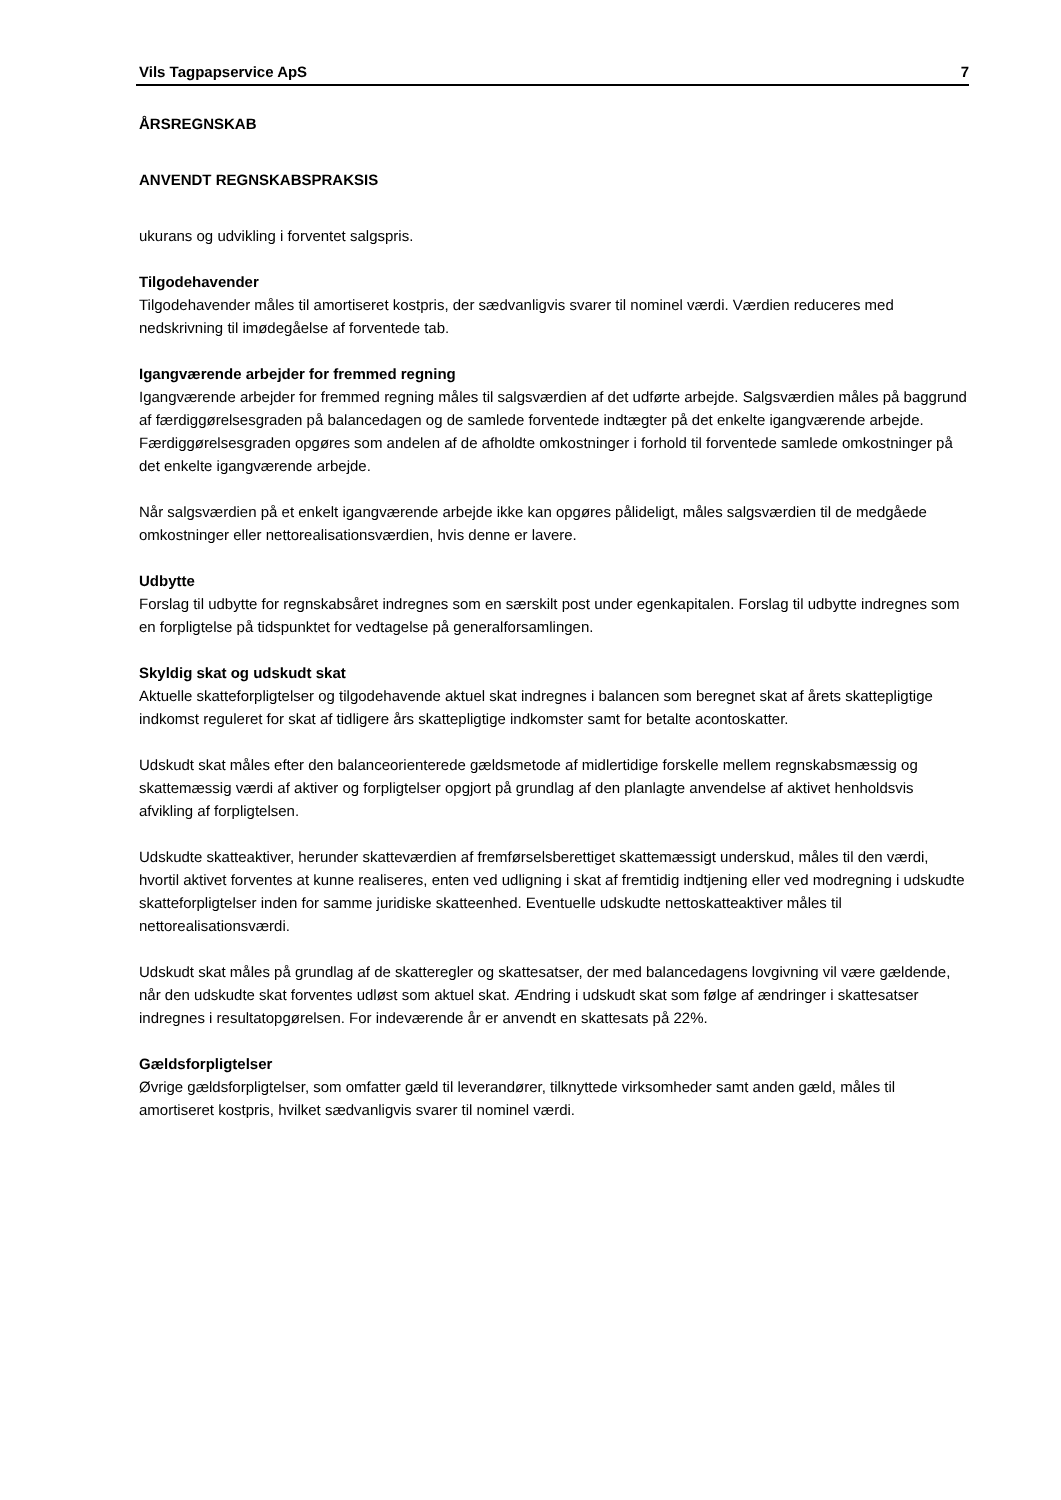Vils Tagpapservice ApS 7
ÅRSREGNSKAB
ANVENDT REGNSKABSPRAKSIS
ukurans og udvikling i forventet salgspris.
Tilgodehavender
Tilgodehavender måles til amortiseret kostpris, der sædvanligvis svarer til nominel værdi. Værdien reduceres med nedskrivning til imødegåelse af forventede tab.
Igangværende arbejder for fremmed regning
Igangværende arbejder for fremmed regning måles til salgsværdien af det udførte arbejde. Salgsværdien måles på baggrund af færdiggørelsesgraden på balancedagen og de samlede forventede indtægter på det enkelte igangværende arbejde. Færdiggørelsesgraden opgøres som andelen af de afholdte omkostninger i forhold til forventede samlede omkostninger på det enkelte igangværende arbejde.
Når salgsværdien på et enkelt igangværende arbejde ikke kan opgøres pålideligt, måles salgsværdien til de medgåede omkostninger eller nettorealisationsværdien, hvis denne er lavere.
Udbytte
Forslag til udbytte for regnskabsåret indregnes som en særskilt post under egenkapitalen. Forslag til udbytte indregnes som en forpligtelse på tidspunktet for vedtagelse på generalforsamlingen.
Skyldig skat og udskudt skat
Aktuelle skatteforpligtelser og tilgodehavende aktuel skat indregnes i balancen som beregnet skat af årets skattepligtige indkomst reguleret for skat af tidligere års skattepligtige indkomster samt for betalte acontoskatter.
Udskudt skat måles efter den balanceorienterede gældsmetode af midlertidige forskelle mellem regnskabsmæssig og skattemæssig værdi af aktiver og forpligtelser opgjort på grundlag af den planlagte anvendelse af aktivet henholdsvis afvikling af forpligtelsen.
Udskudte skatteaktiver, herunder skatteværdien af fremførselsberettiget skattemæssigt underskud, måles til den værdi, hvortil aktivet forventes at kunne realiseres, enten ved udligning i skat af fremtidig indtjening eller ved modregning i udskudte skatteforpligtelser inden for samme juridiske skatteenhed. Eventuelle udskudte nettoskatteaktiver måles til nettorealisationsværdi.
Udskudt skat måles på grundlag af de skatteregler og skattesatser, der med balancedagens lovgivning vil være gældende, når den udskudte skat forventes udløst som aktuel skat. Ændring i udskudt skat som følge af ændringer i skattesatser indregnes i resultatopgørelsen. For indeværende år er anvendt en skattesats på 22%.
Gældsforpligtelser
Øvrige gældsforpligtelser, som omfatter gæld til leverandører, tilknyttede virksomheder samt anden gæld, måles til amortiseret kostpris, hvilket sædvanligvis svarer til nominel værdi.